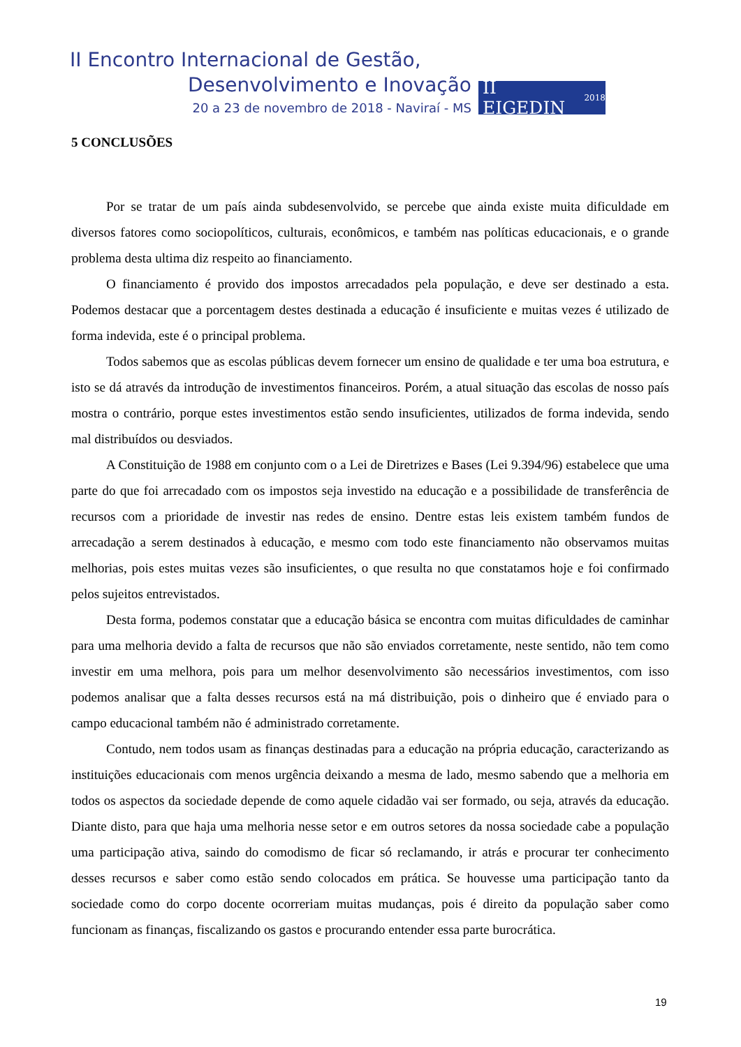II Encontro Internacional de Gestão,
Desenvolvimento e Inovação
20 a 23 de novembro de 2018 - Naviraí - MS
II EIGEDIN 2018
5 CONCLUSÕES
Por se tratar de um país ainda subdesenvolvido, se percebe que ainda existe muita dificuldade em diversos fatores como sociopolíticos, culturais, econômicos, e também nas políticas educacionais, e o grande problema desta ultima diz respeito ao financiamento.
O financiamento é provido dos impostos arrecadados pela população, e deve ser destinado a esta. Podemos destacar que a porcentagem destes destinada a educação é insuficiente e muitas vezes é utilizado de forma indevida, este é o principal problema.
Todos sabemos que as escolas públicas devem fornecer um ensino de qualidade e ter uma boa estrutura, e isto se dá através da introdução de investimentos financeiros. Porém, a atual situação das escolas de nosso país mostra o contrário, porque estes investimentos estão sendo insuficientes, utilizados de forma indevida, sendo mal distribuídos ou desviados.
A Constituição de 1988 em conjunto com o a Lei de Diretrizes e Bases (Lei 9.394/96) estabelece que uma parte do que foi arrecadado com os impostos seja investido na educação e a possibilidade de transferência de recursos com a prioridade de investir nas redes de ensino. Dentre estas leis existem também fundos de arrecadação a serem destinados à educação, e mesmo com todo este financiamento não observamos muitas melhorias, pois estes muitas vezes são insuficientes, o que resulta no que constatamos hoje e foi confirmado pelos sujeitos entrevistados.
Desta forma, podemos constatar que a educação básica se encontra com muitas dificuldades de caminhar para uma melhoria devido a falta de recursos que não são enviados corretamente, neste sentido, não tem como investir em uma melhora, pois para um melhor desenvolvimento são necessários investimentos, com isso podemos analisar que a falta desses recursos está na má distribuição, pois o dinheiro que é enviado para o campo educacional também não é administrado corretamente.
Contudo, nem todos usam as finanças destinadas para a educação na própria educação, caracterizando as instituições educacionais com menos urgência deixando a mesma de lado, mesmo sabendo que a melhoria em todos os aspectos da sociedade depende de como aquele cidadão vai ser formado, ou seja, através da educação. Diante disto, para que haja uma melhoria nesse setor e em outros setores da nossa sociedade cabe a população uma participação ativa, saindo do comodismo de ficar só reclamando, ir atrás e procurar ter conhecimento desses recursos e saber como estão sendo colocados em prática. Se houvesse uma participação tanto da sociedade como do corpo docente ocorreriam muitas mudanças, pois é direito da população saber como funcionam as finanças, fiscalizando os gastos e procurando entender essa parte burocrática.
19